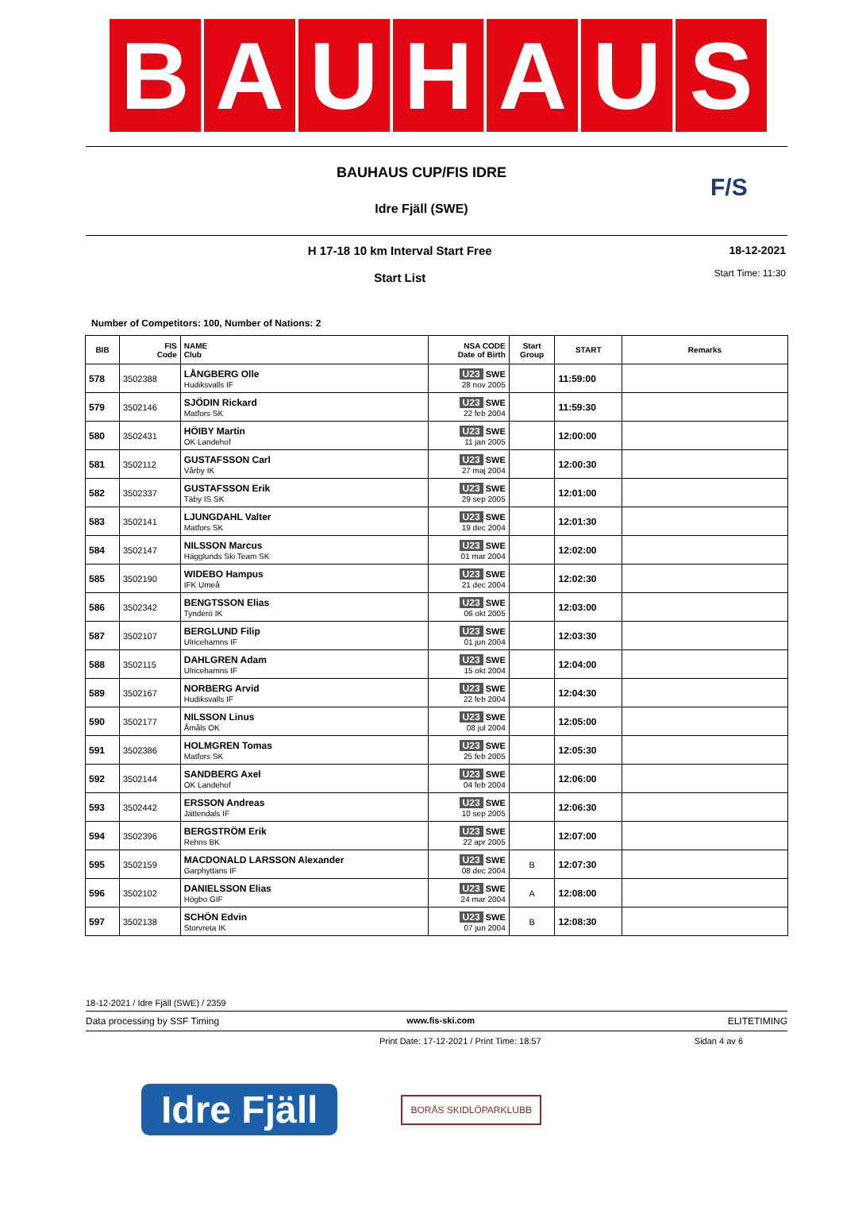B A U H A U S
BAUHAUS CUP/FIS IDRE
Idre Fjäll (SWE)
F/S
H 17-18 10 km Interval Start Free
Start List
18-12-2021
Start Time: 11:30
Number of Competitors: 100, Number of Nations: 2
| BIB | FIS Code | NAME Club | NSA CODE Date of Birth | Start Group | START | Remarks |
| --- | --- | --- | --- | --- | --- | --- |
| 578 | 3502388 | LÅNGBERG Olle Hudiksvalls IF | U23 SWE 28 nov 2005 | | 11:59:00 | |
| 579 | 3502146 | SJÖDIN Rickard Matfors SK | U23 SWE 22 feb 2004 | | 11:59:30 | |
| 580 | 3502431 | HÖIBY Martin OK Landehof | U23 SWE 11 jan 2005 | | 12:00:00 | |
| 581 | 3502112 | GUSTAFSSON Carl Vårby IK | U23 SWE 27 maj 2004 | | 12:00:30 | |
| 582 | 3502337 | GUSTAFSSON Erik Täby IS SK | U23 SWE 29 sep 2005 | | 12:01:00 | |
| 583 | 3502141 | LJUNGDAHL Valter Matfors SK | U23 SWE 19 dec 2004 | | 12:01:30 | |
| 584 | 3502147 | NILSSON Marcus Hägglunds Ski Team SK | U23 SWE 01 mar 2004 | | 12:02:00 | |
| 585 | 3502190 | WIDEBO Hampus IFK Umeå | U23 SWE 21 dec 2004 | | 12:02:30 | |
| 586 | 3502342 | BENGTSSON Elias Tynderö IK | U23 SWE 06 okt 2005 | | 12:03:00 | |
| 587 | 3502107 | BERGLUND Filip Ulricehamns IF | U23 SWE 01 jun 2004 | | 12:03:30 | |
| 588 | 3502115 | DAHLGREN Adam Ulricehamns IF | U23 SWE 15 okt 2004 | | 12:04:00 | |
| 589 | 3502167 | NORBERG Arvid Hudiksvalls IF | U23 SWE 22 feb 2004 | | 12:04:30 | |
| 590 | 3502177 | NILSSON Linus Åmåls OK | U23 SWE 08 jul 2004 | | 12:05:00 | |
| 591 | 3502386 | HOLMGREN Tomas Matfors SK | U23 SWE 25 feb 2005 | | 12:05:30 | |
| 592 | 3502144 | SANDBERG Axel OK Landehof | U23 SWE 04 feb 2004 | | 12:06:00 | |
| 593 | 3502442 | ERSSON Andreas Jättendals IF | U23 SWE 10 sep 2005 | | 12:06:30 | |
| 594 | 3502396 | BERGSTRÖM Erik Rehns BK | U23 SWE 22 apr 2005 | | 12:07:00 | |
| 595 | 3502159 | MACDONALD LARSSON Alexander Garphyttans IF | U23 SWE 08 dec 2004 | B | 12:07:30 | |
| 596 | 3502102 | DANIELSSON Elias Högbo GIF | U23 SWE 24 mar 2004 | A | 12:08:00 | |
| 597 | 3502138 | SCHÖN Edvin Storvreta IK | U23 SWE 07 jun 2004 | B | 12:08:30 | |
18-12-2021 / Idre Fjäll (SWE) / 2359
Data processing by SSF Timing www.fis-ski.com ELITETIMING
Print Date: 17-12-2021 / Print Time: 18:57 Sidan 4 av 6
Idre Fjäll
BORÅS SKIDLÖPARKLUBB